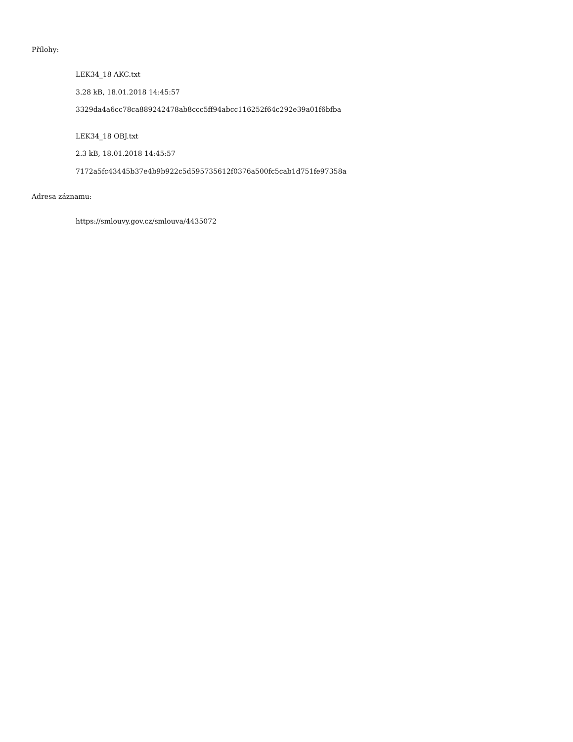Přílohy:
LEK34_18 AKC.txt
3.28 kB, 18.01.2018 14:45:57
3329da4a6cc78ca889242478ab8ccc5ff94abcc116252f64c292e39a01f6bfba
LEK34_18 OBJ.txt
2.3 kB, 18.01.2018 14:45:57
7172a5fc43445b37e4b9b922c5d595735612f0376a500fc5cab1d751fe97358a
Adresa záznamu:
https://smlouvy.gov.cz/smlouva/4435072